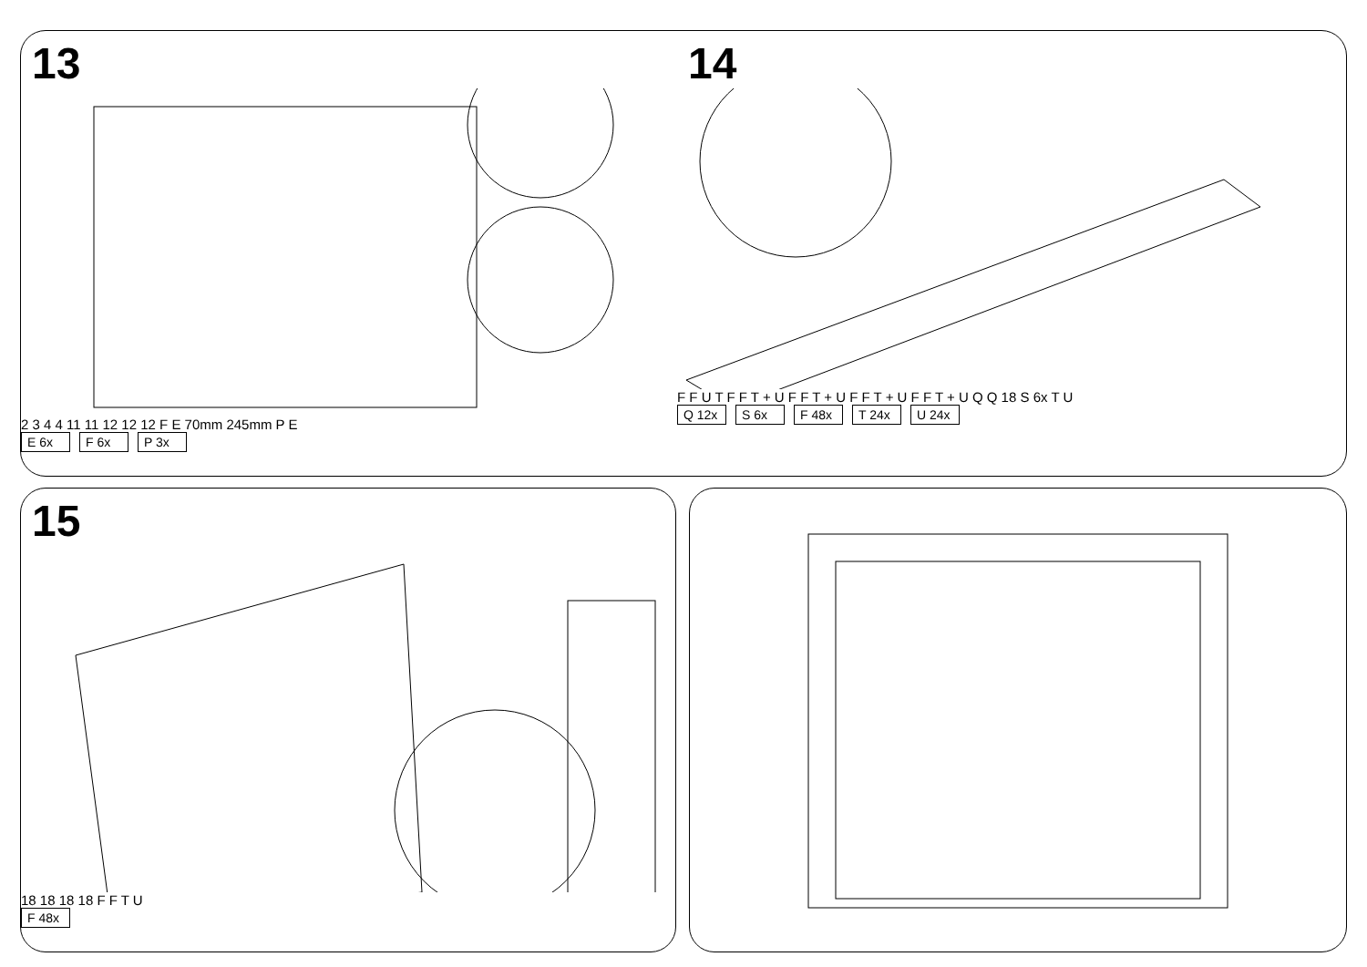13
2 3 4 4 11 11 12 12 12 F E 70mm 245mm P E
E 6x F 6x P 3x
14
F F U T F F T + U F F T + U F F T + U F F T + U Q Q 18 S 6x T U
Q 12x S 6x F 48x T 24x U 24x
15
18 18 18 18 F F T U
F 48x